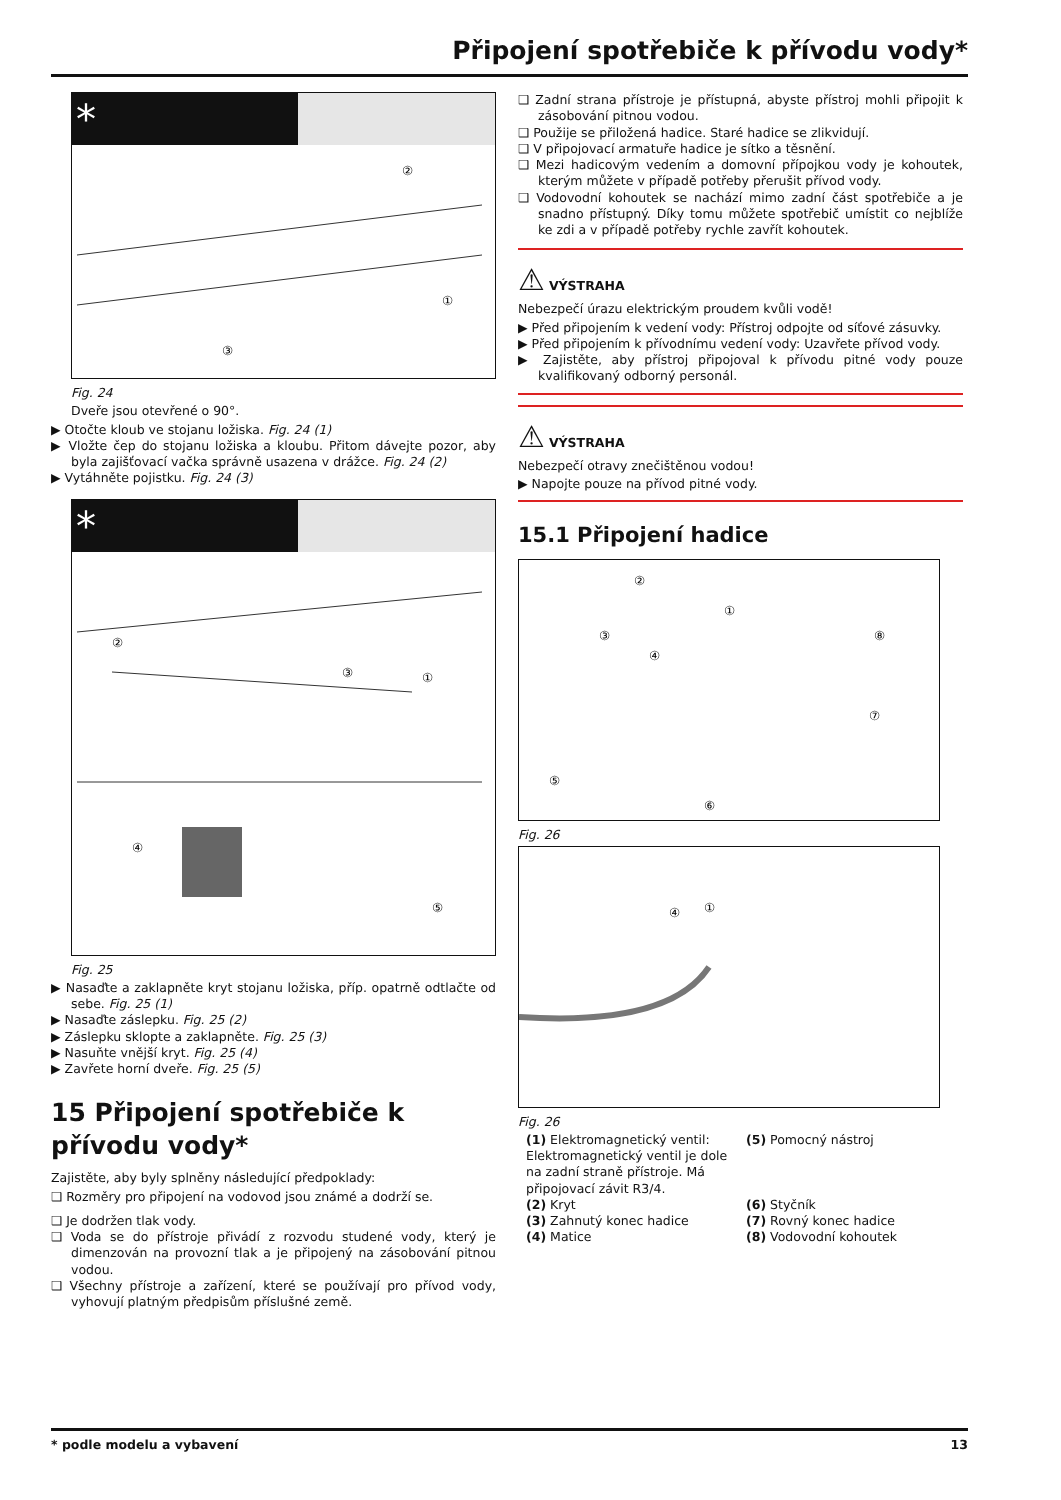Připojení spotřebiče k přívodu vody*
*
②
①
③
Fig. 24
Dveře jsou otevřené o 90°.
▶ Otočte kloub ve stojanu ložiska. Fig. 24 (1)
▶ Vložte čep do stojanu ložiska a kloubu. Přitom dávejte pozor, aby byla zajišťovací vačka správně usazena v drážce. Fig. 24 (2)
▶ Vytáhněte pojistku. Fig. 24 (3)
*
②
③
①
④
⑤
Fig. 25
▶ Nasaďte a zaklapněte kryt stojanu ložiska, příp. opatrně odtlačte od sebe. Fig. 25 (1)
▶ Nasaďte záslepku. Fig. 25 (2)
▶ Záslepku sklopte a zaklapněte. Fig. 25 (3)
▶ Nasuňte vnější kryt. Fig. 25 (4)
▶ Zavřete horní dveře. Fig. 25 (5)
15 Připojení spotřebiče k přívodu vody*
Zajistěte, aby byly splněny následující předpoklady:
❑ Rozměry pro připojení na vodovod jsou známé a dodrží se.
❑ Je dodržen tlak vody.
❑ Voda se do přístroje přivádí z rozvodu studené vody, který je dimenzován na provozní tlak a je připojený na zásobování pitnou vodou.
❑ Všechny přístroje a zařízení, které se používají pro přívod vody, vyhovují platným předpisům příslušné země.
❑ Zadní strana přístroje je přístupná, abyste přístroj mohli připojit k zásobování pitnou vodou.
❑ Použije se přiložená hadice. Staré hadice se zlikvidují.
❑ V připojovací armatuře hadice je sítko a těsnění.
❑ Mezi hadicovým vedením a domovní přípojkou vody je kohoutek, kterým můžete v případě potřeby přerušit přívod vody.
❑ Vodovodní kohoutek se nachází mimo zadní část spotřebiče a je snadno přístupný. Díky tomu můžete spotřebič umístit co nejblíže ke zdi a v případě potřeby rychle zavřít kohoutek.
⚠ VÝSTRAHA
Nebezpečí úrazu elektrickým proudem kvůli vodě!
▶ Před připojením k vedení vody: Přístroj odpojte od síťové zásuvky.
▶ Před připojením k přívodnímu vedení vody: Uzavřete přívod vody.
▶ Zajistěte, aby přístroj připojoval k přívodu pitné vody pouze kvalifikovaný odborný personál.
⚠ VÝSTRAHA
Nebezpečí otravy znečištěnou vodou!
▶ Napojte pouze na přívod pitné vody.
15.1 Připojení hadice
②
①
③
④
⑧
⑦
⑤
⑥
Fig. 26
④
①
Fig. 26
(1) Elektromagnetický ventil: Elektromagnetický ventil je dole na zadní straně přístroje. Má připojovací závit R3/4.
(5) Pomocný nástroj
(2) Kryt
(6) Styčník
(3) Zahnutý konec hadice
(7) Rovný konec hadice
(4) Matice
(8) Vodovodní kohoutek
* podle modelu a vybavení 13